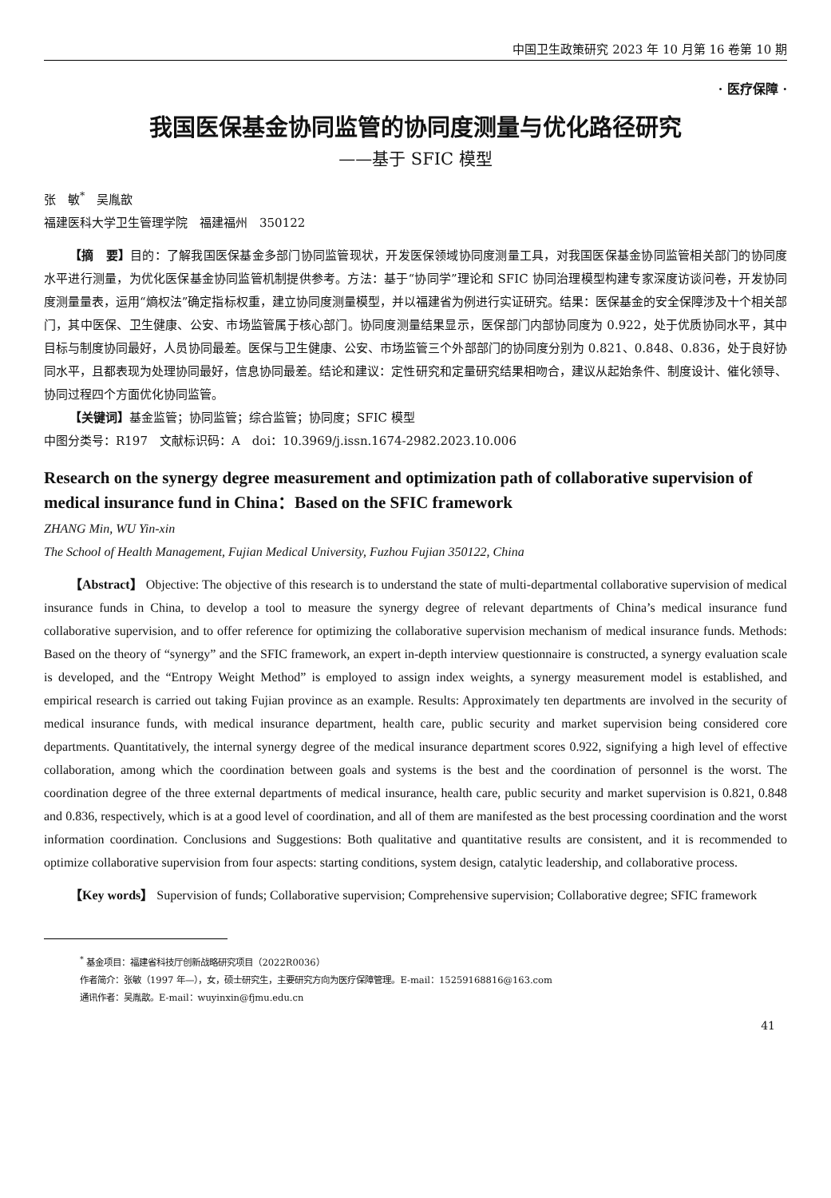中国卫生政策研究 2023 年 10 月第 16 卷第 10 期
· 医疗保障 ·
我国医保基金协同监管的协同度测量与优化路径研究
——基于 SFIC 模型
张　敏<sup>*</sup>　吴胤歆
福建医科大学卫生管理学院　福建福州　350122
【摘　要】目的：了解我国医保基金多部门协同监管现状，开发医保领域协同度测量工具，对我国医保基金协同监管相关部门的协同度水平进行测量，为优化医保基金协同监管机制提供参考。方法：基于“协同学”理论和 SFIC 协同治理模型构建专家深度访谈问卷，开发协同度测量量表，运用“熵权法”确定指标权重，建立协同度测量模型，并以福建省为例进行实证研究。结果：医保基金的安全保障涉及十个相关部门，其中医保、卫生健康、公安、市场监管属于核心部门。协同度测量结果显示，医保部门内部协同度为 0.922，处于优质协同水平，其中目标与制度协同最好，人员协同最差。医保与卫生健康、公安、市场监管三个外部部门的协同度分别为 0.821、0.848、0.836，处于良好协同水平，且都表现为处理协同最好，信息协同最差。结论和建议：定性研究和定量研究结果相吻合，建议从起始条件、制度设计、催化领导、协同过程四个方面优化协同监管。
【关键词】基金监管；协同监管；综合监管；协同度；SFIC 模型
中图分类号：R197　文献标识码：A　doi：10.3969/j.issn.1674-2982.2023.10.006
Research on the synergy degree measurement and optimization path of collaborative supervision of medical insurance fund in China：Based on the SFIC framework
ZHANG Min, WU Yin-xin
The School of Health Management, Fujian Medical University, Fuzhou Fujian 350122, China
【Abstract】 Objective: The objective of this research is to understand the state of multi-departmental collaborative supervision of medical insurance funds in China, to develop a tool to measure the synergy degree of relevant departments of China’s medical insurance fund collaborative supervision, and to offer reference for optimizing the collaborative supervision mechanism of medical insurance funds. Methods: Based on the theory of “synergy” and the SFIC framework, an expert in-depth interview questionnaire is constructed, a synergy evaluation scale is developed, and the “Entropy Weight Method” is employed to assign index weights, a synergy measurement model is established, and empirical research is carried out taking Fujian province as an example. Results: Approximately ten departments are involved in the security of medical insurance funds, with medical insurance department, health care, public security and market supervision being considered core departments. Quantitatively, the internal synergy degree of the medical insurance department scores 0.922, signifying a high level of effective collaboration, among which the coordination between goals and systems is the best and the coordination of personnel is the worst. The coordination degree of the three external departments of medical insurance, health care, public security and market supervision is 0.821, 0.848 and 0.836, respectively, which is at a good level of coordination, and all of them are manifested as the best processing coordination and the worst information coordination. Conclusions and Suggestions: Both qualitative and quantitative results are consistent, and it is recommended to optimize collaborative supervision from four aspects: starting conditions, system design, catalytic leadership, and collaborative process.
【Key words】 Supervision of funds; Collaborative supervision; Comprehensive supervision; Collaborative degree; SFIC framework
<sup>*</sup> 基金项目：福建省科技厅创新战略研究项目（2022R0036）
作者简介：张敏（1997 年—），女，硕士研究生，主要研究方向为医疗保障管理。E-mail：15259168816@163.com
通讯作者：吴胤歆。E-mail：wuyinxin@fjmu.edu.cn
41